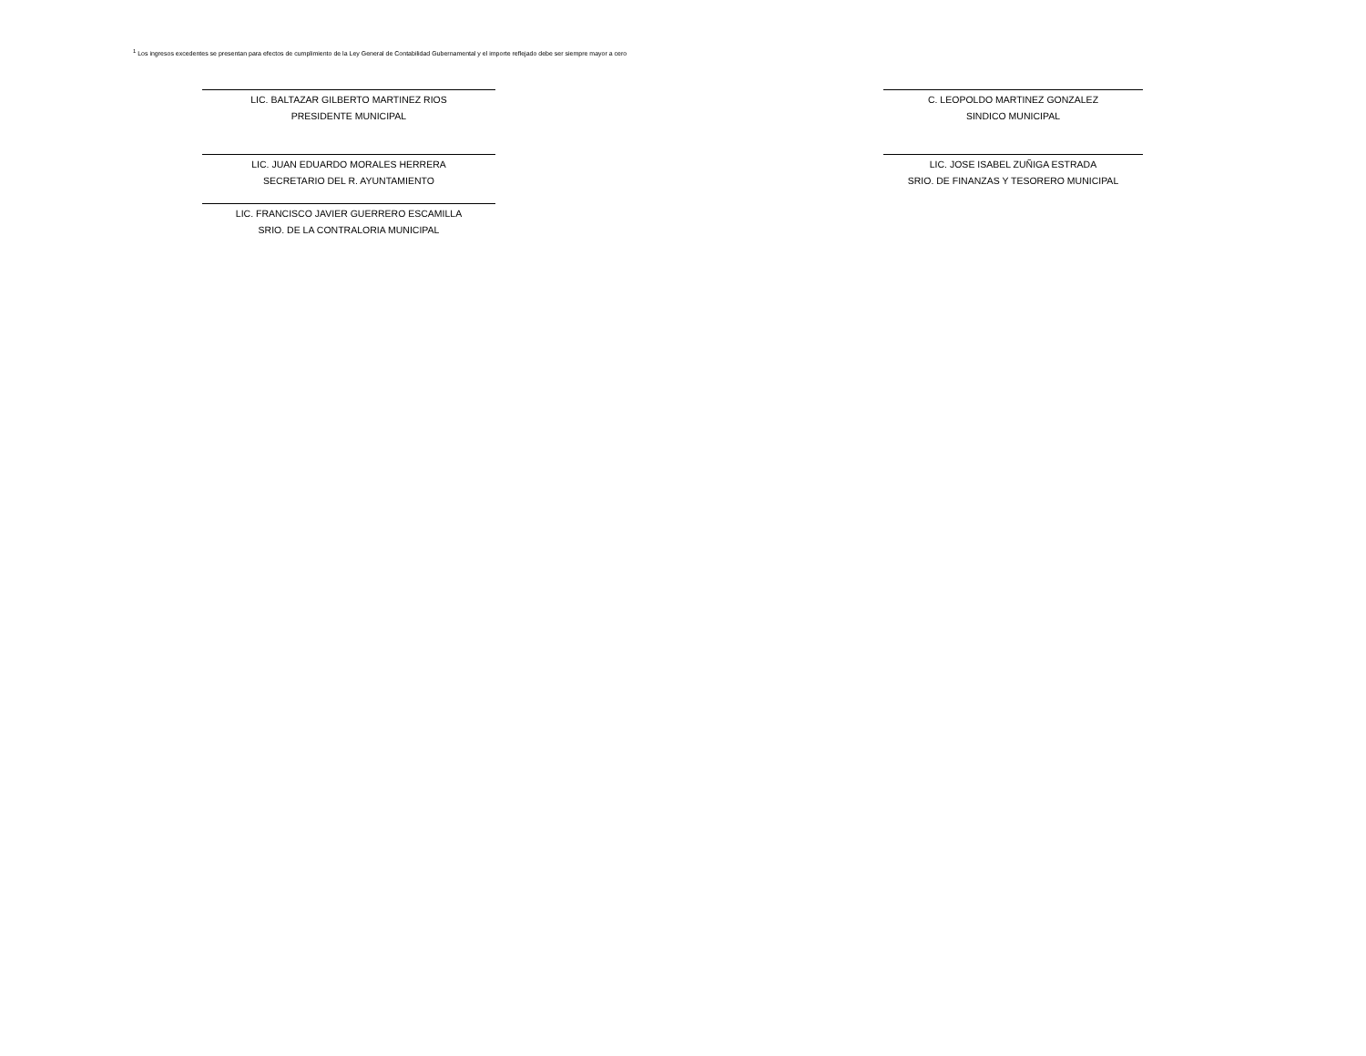<sup>1</sup> Los ingresos excedentes se presentan para efectos de cumplimiento de la Ley General de Contabilidad Gubernamental y el importe reflejado debe ser siempre mayor a cero
LIC. BALTAZAR GILBERTO MARTINEZ RIOS
PRESIDENTE MUNICIPAL
C. LEOPOLDO MARTINEZ GONZALEZ
SINDICO MUNICIPAL
LIC. JUAN EDUARDO MORALES HERRERA
SECRETARIO DEL R. AYUNTAMIENTO
LIC. JOSE ISABEL ZUÑIGA ESTRADA
SRIO. DE FINANZAS Y TESORERO MUNICIPAL
LIC. FRANCISCO JAVIER GUERRERO ESCAMILLA
SRIO. DE LA CONTRALORIA MUNICIPAL